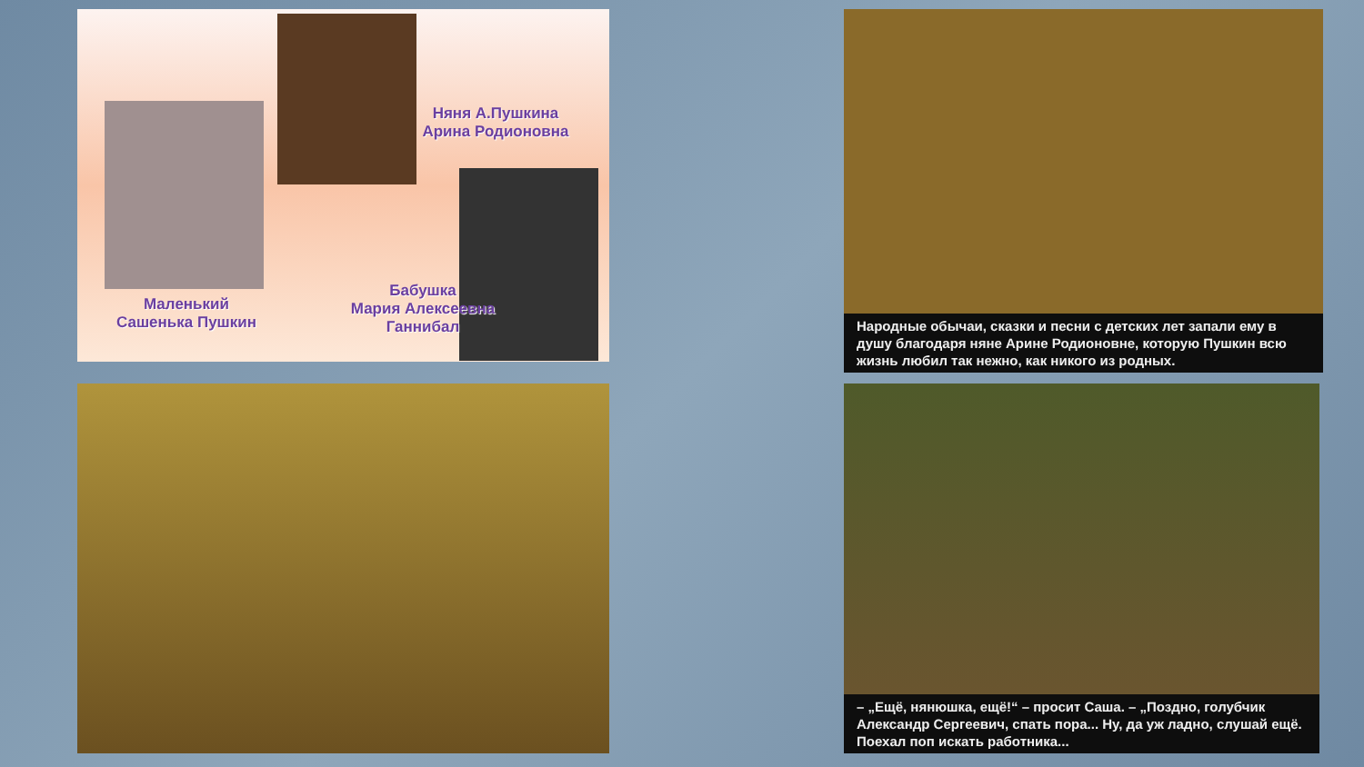Няня А.Пушкина
Арина Родионовна
Маленький
Сашенька Пушкин
Бабушка
Мария Алексеевна
Ганнибал
Народные обычаи, сказки и песни с детских лет запали ему в душу благодаря няне Арине Родионовне, которую Пушкин всю жизнь любил так нежно, как никого из родных.
– „Ещё, нянюшка, ещё!“ – просит Саша. – „Поздно, голубчик Александр Сергеевич, спать пора... Ну, да уж ладно, слушай ещё. Поехал поп искать работника...